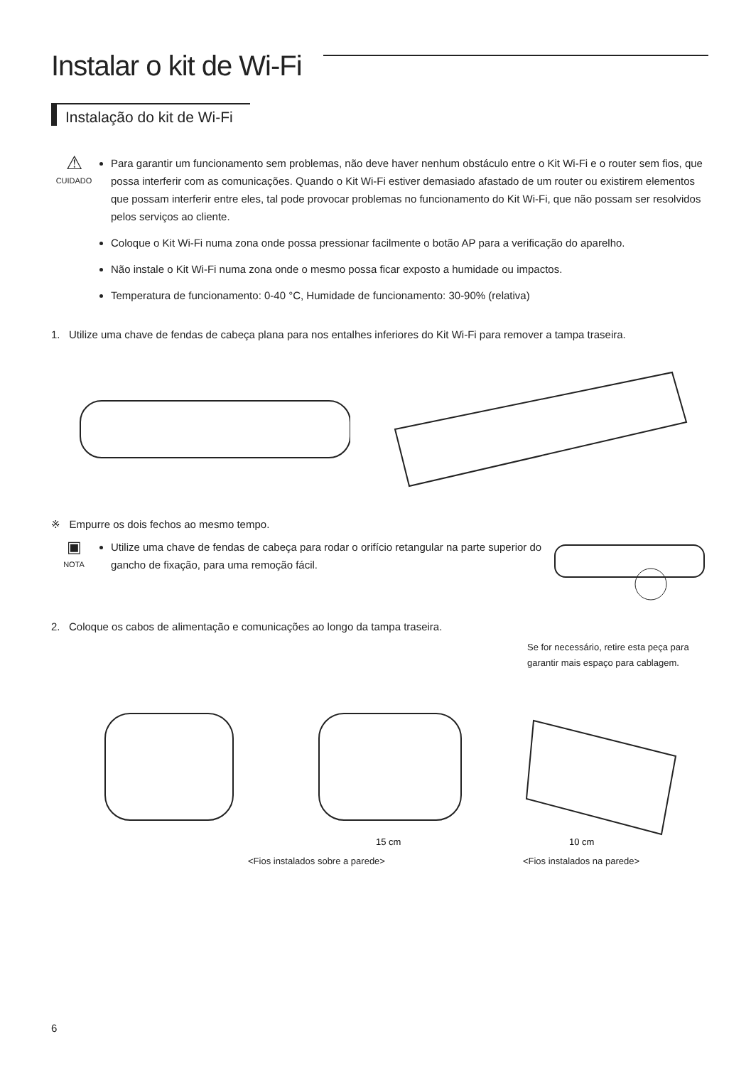Instalar o kit de Wi-Fi
Instalação do kit de Wi-Fi
⚠
CUIDADO
Para garantir um funcionamento sem problemas, não deve haver nenhum obstáculo entre o Kit Wi-Fi e o router sem fios, que possa interferir com as comunicações. Quando o Kit Wi-Fi estiver demasiado afastado de um router ou existirem elementos que possam interferir entre eles, tal pode provocar problemas no funcionamento do Kit Wi-Fi, que não possam ser resolvidos pelos serviços ao cliente.
Coloque o Kit Wi-Fi numa zona onde possa pressionar facilmente o botão AP para a verificação do aparelho.
Não instale o Kit Wi-Fi numa zona onde o mesmo possa ficar exposto a humidade ou impactos.
Temperatura de funcionamento: 0-40 °C, Humidade de funcionamento: 30-90% (relativa)
1. Utilize uma chave de fendas de cabeça plana para nos entalhes inferiores do Kit Wi-Fi para remover a tampa traseira.
※ Empurre os dois fechos ao mesmo tempo.
▣
NOTA
Utilize uma chave de fendas de cabeça para rodar o orifício retangular na parte superior do gancho de fixação, para uma remoção fácil.
2. Coloque os cabos de alimentação e comunicações ao longo da tampa traseira.
Se for necessário, retire esta peça para garantir mais espaço para cablagem.
15 cm
10 cm
<Fios instalados sobre a parede> <Fios instalados na parede>
6